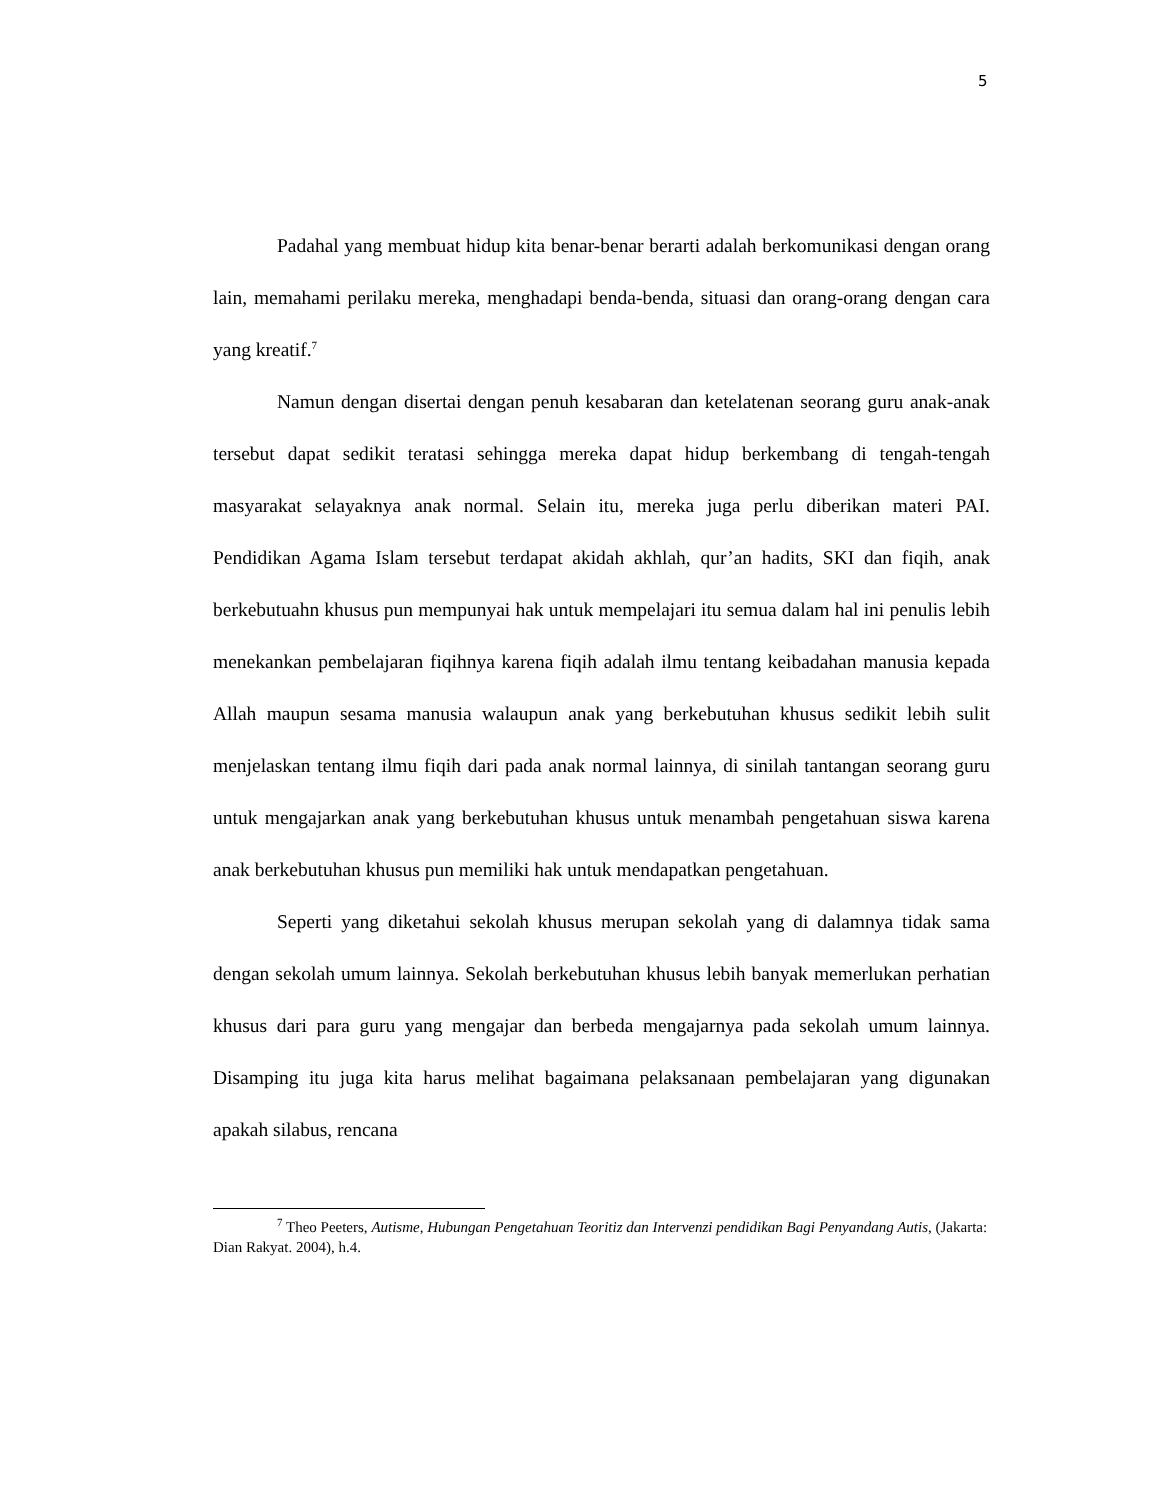5
Padahal yang membuat hidup kita benar-benar berarti adalah berkomunikasi dengan orang lain, memahami perilaku mereka, menghadapi benda-benda, situasi dan orang-orang dengan cara yang kreatif.<sup>7</sup>
Namun dengan disertai dengan penuh kesabaran dan ketelatenan seorang guru anak-anak tersebut dapat sedikit teratasi sehingga mereka dapat hidup berkembang di tengah-tengah masyarakat selayaknya anak normal. Selain itu, mereka juga perlu diberikan materi PAI. Pendidikan Agama Islam tersebut terdapat akidah akhlah, qur’an hadits, SKI dan fiqih, anak berkebutuahn khusus pun mempunyai hak untuk mempelajari itu semua dalam hal ini penulis lebih menekankan pembelajaran fiqihnya karena fiqih adalah ilmu tentang keibadahan manusia kepada Allah maupun sesama manusia walaupun anak yang berkebutuhan khusus sedikit lebih sulit menjelaskan tentang ilmu fiqih dari pada anak normal lainnya, di sinilah tantangan seorang guru untuk mengajarkan anak yang berkebutuhan khusus untuk menambah pengetahuan siswa karena anak berkebutuhan khusus pun memiliki hak untuk mendapatkan pengetahuan.
Seperti yang diketahui sekolah khusus merupan sekolah yang di dalamnya tidak sama dengan sekolah umum lainnya. Sekolah berkebutuhan khusus lebih banyak memerlukan perhatian khusus dari para guru yang mengajar dan berbeda mengajarnya pada sekolah umum lainnya. Disamping itu juga kita harus melihat bagaimana pelaksanaan pembelajaran yang digunakan apakah silabus, rencana
<sup>7</sup> Theo Peeters, Autisme, Hubungan Pengetahuan Teoritiz dan Intervenzi pendidikan Bagi Penyandang Autis, (Jakarta: Dian Rakyat. 2004), h.4.